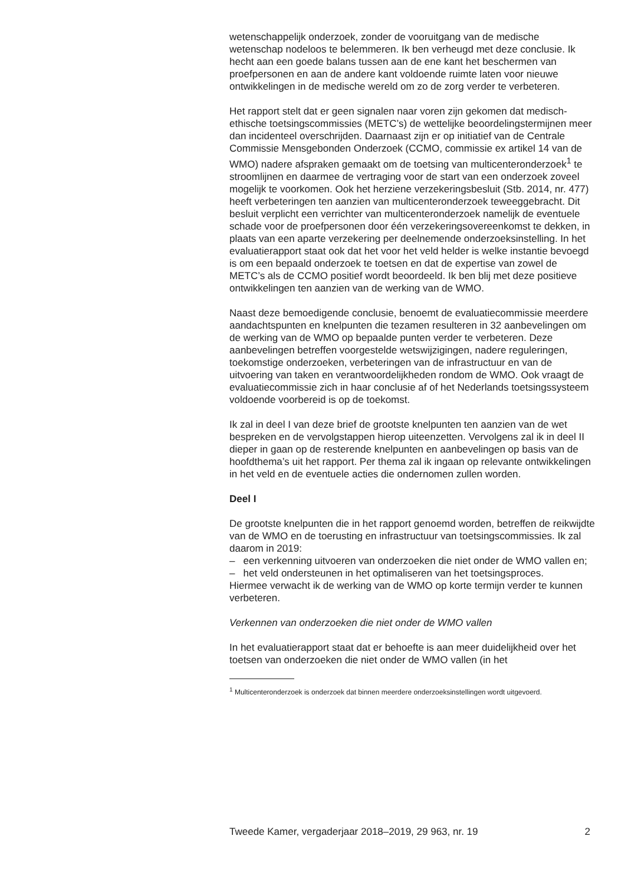wetenschappelijk onderzoek, zonder de vooruitgang van de medische wetenschap nodeloos te belemmeren. Ik ben verheugd met deze conclusie. Ik hecht aan een goede balans tussen aan de ene kant het beschermen van proefpersonen en aan de andere kant voldoende ruimte laten voor nieuwe ontwikkelingen in de medische wereld om zo de zorg verder te verbeteren.
Het rapport stelt dat er geen signalen naar voren zijn gekomen dat medisch-ethische toetsingscommissies (METC’s) de wettelijke beoordelingstermijnen meer dan incidenteel overschrijden. Daarnaast zijn er op initiatief van de Centrale Commissie Mensgebonden Onderzoek (CCMO, commissie ex artikel 14 van de WMO) nadere afspraken gemaakt om de toetsing van multicenteronderzoek<sup>1</sup> te stroomlijnen en daarmee de vertraging voor de start van een onderzoek zoveel mogelijk te voorkomen. Ook het herziene verzekeringsbesluit (Stb. 2014, nr. 477) heeft verbeteringen ten aanzien van multicenteronderzoek teweeggebracht. Dit besluit verplicht een verrichter van multicenteronderzoek namelijk de eventuele schade voor de proefpersonen door één verzekeringsovereenkomst te dekken, in plaats van een aparte verzekering per deelnemende onderzoeksinstelling. In het evaluatierapport staat ook dat het voor het veld helder is welke instantie bevoegd is om een bepaald onderzoek te toetsen en dat de expertise van zowel de METC’s als de CCMO positief wordt beoordeeld. Ik ben blij met deze positieve ontwikkelingen ten aanzien van de werking van de WMO.
Naast deze bemoedigende conclusie, benoemt de evaluatiecommissie meerdere aandachtspunten en knelpunten die tezamen resulteren in 32 aanbevelingen om de werking van de WMO op bepaalde punten verder te verbeteren. Deze aanbevelingen betreffen voorgestelde wetswijzigingen, nadere reguleringen, toekomstige onderzoeken, verbeteringen van de infrastructuur en van de uitvoering van taken en verantwoordelijkheden rondom de WMO. Ook vraagt de evaluatiecommissie zich in haar conclusie af of het Nederlands toetsingssysteem voldoende voorbereid is op de toekomst.
Ik zal in deel I van deze brief de grootste knelpunten ten aanzien van de wet bespreken en de vervolgstappen hierop uiteenzetten. Vervolgens zal ik in deel II dieper in gaan op de resterende knelpunten en aanbevelingen op basis van de hoofdthema’s uit het rapport. Per thema zal ik ingaan op relevante ontwikkelingen in het veld en de eventuele acties die ondernomen zullen worden.
Deel I
De grootste knelpunten die in het rapport genoemd worden, betreffen de reikwijdte van de WMO en de toerusting en infrastructuur van toetsingscommissies. Ik zal daarom in 2019:
– een verkenning uitvoeren van onderzoeken die niet onder de WMO vallen en;
– het veld ondersteunen in het optimaliseren van het toetsingsproces.
Hiermee verwacht ik de werking van de WMO op korte termijn verder te kunnen verbeteren.
Verkennen van onderzoeken die niet onder de WMO vallen
In het evaluatierapport staat dat er behoefte is aan meer duidelijkheid over het toetsen van onderzoeken die niet onder de WMO vallen (in het
<sup>1</sup> Multicenteronderzoek is onderzoek dat binnen meerdere onderzoeksinstellingen wordt uitgevoerd.
Tweede Kamer, vergaderjaar 2018–2019, 29 963, nr. 19 2